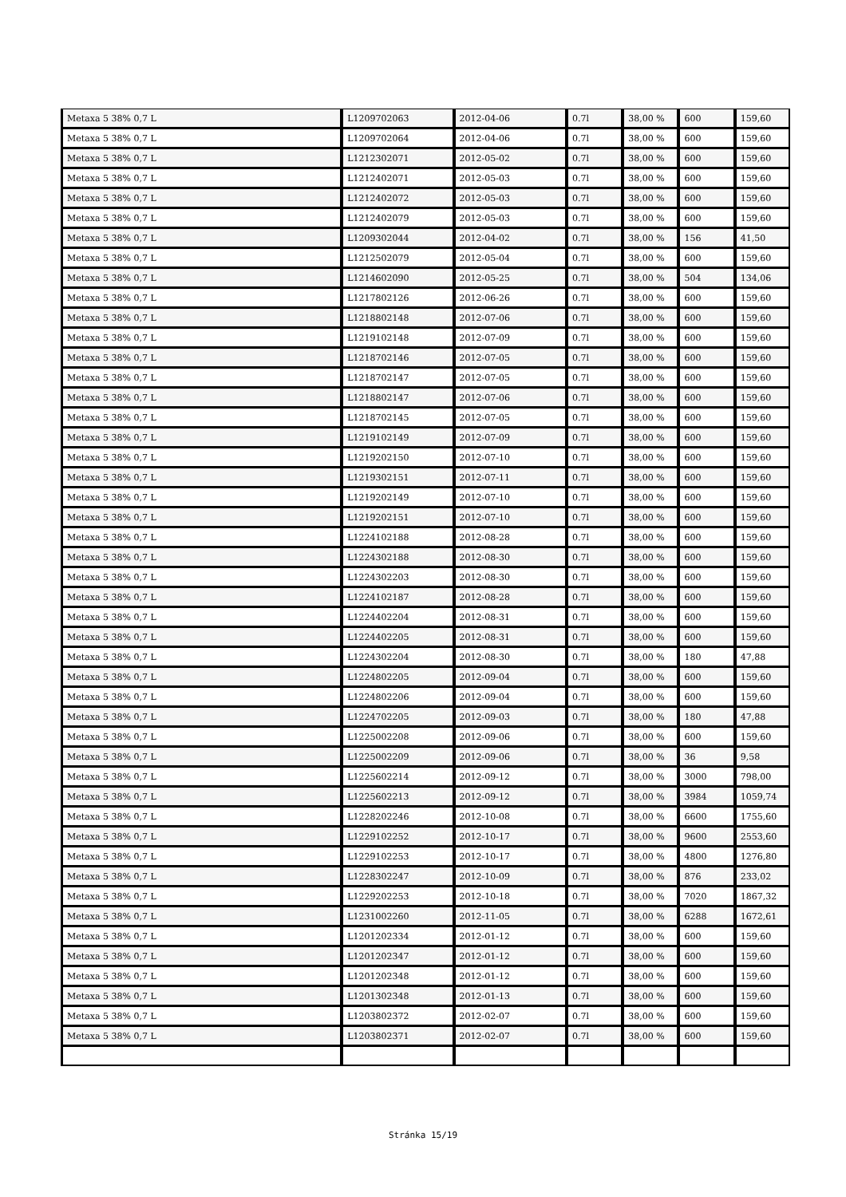| Metaxa 5 38% 0,7 L | L1209702063 | 2012-04-06 | 0.7l | 38,00 % | 600 | 159,60 |
| Metaxa 5 38% 0,7 L | L1209702064 | 2012-04-06 | 0.7l | 38,00 % | 600 | 159,60 |
| Metaxa 5 38% 0,7 L | L1212302071 | 2012-05-02 | 0.7l | 38,00 % | 600 | 159,60 |
| Metaxa 5 38% 0,7 L | L1212402071 | 2012-05-03 | 0.7l | 38,00 % | 600 | 159,60 |
| Metaxa 5 38% 0,7 L | L1212402072 | 2012-05-03 | 0.7l | 38,00 % | 600 | 159,60 |
| Metaxa 5 38% 0,7 L | L1212402079 | 2012-05-03 | 0.7l | 38,00 % | 600 | 159,60 |
| Metaxa 5 38% 0,7 L | L1209302044 | 2012-04-02 | 0.7l | 38,00 % | 156 | 41,50 |
| Metaxa 5 38% 0,7 L | L1212502079 | 2012-05-04 | 0.7l | 38,00 % | 600 | 159,60 |
| Metaxa 5 38% 0,7 L | L1214602090 | 2012-05-25 | 0.7l | 38,00 % | 504 | 134,06 |
| Metaxa 5 38% 0,7 L | L1217802126 | 2012-06-26 | 0.7l | 38,00 % | 600 | 159,60 |
| Metaxa 5 38% 0,7 L | L1218802148 | 2012-07-06 | 0.7l | 38,00 % | 600 | 159,60 |
| Metaxa 5 38% 0,7 L | L1219102148 | 2012-07-09 | 0.7l | 38,00 % | 600 | 159,60 |
| Metaxa 5 38% 0,7 L | L1218702146 | 2012-07-05 | 0.7l | 38,00 % | 600 | 159,60 |
| Metaxa 5 38% 0,7 L | L1218702147 | 2012-07-05 | 0.7l | 38,00 % | 600 | 159,60 |
| Metaxa 5 38% 0,7 L | L1218802147 | 2012-07-06 | 0.7l | 38,00 % | 600 | 159,60 |
| Metaxa 5 38% 0,7 L | L1218702145 | 2012-07-05 | 0.7l | 38,00 % | 600 | 159,60 |
| Metaxa 5 38% 0,7 L | L1219102149 | 2012-07-09 | 0.7l | 38,00 % | 600 | 159,60 |
| Metaxa 5 38% 0,7 L | L1219202150 | 2012-07-10 | 0.7l | 38,00 % | 600 | 159,60 |
| Metaxa 5 38% 0,7 L | L1219302151 | 2012-07-11 | 0.7l | 38,00 % | 600 | 159,60 |
| Metaxa 5 38% 0,7 L | L1219202149 | 2012-07-10 | 0.7l | 38,00 % | 600 | 159,60 |
| Metaxa 5 38% 0,7 L | L1219202151 | 2012-07-10 | 0.7l | 38,00 % | 600 | 159,60 |
| Metaxa 5 38% 0,7 L | L1224102188 | 2012-08-28 | 0.7l | 38,00 % | 600 | 159,60 |
| Metaxa 5 38% 0,7 L | L1224302188 | 2012-08-30 | 0.7l | 38,00 % | 600 | 159,60 |
| Metaxa 5 38% 0,7 L | L1224302203 | 2012-08-30 | 0.7l | 38,00 % | 600 | 159,60 |
| Metaxa 5 38% 0,7 L | L1224102187 | 2012-08-28 | 0.7l | 38,00 % | 600 | 159,60 |
| Metaxa 5 38% 0,7 L | L1224402204 | 2012-08-31 | 0.7l | 38,00 % | 600 | 159,60 |
| Metaxa 5 38% 0,7 L | L1224402205 | 2012-08-31 | 0.7l | 38,00 % | 600 | 159,60 |
| Metaxa 5 38% 0,7 L | L1224302204 | 2012-08-30 | 0.7l | 38,00 % | 180 | 47,88 |
| Metaxa 5 38% 0,7 L | L1224802205 | 2012-09-04 | 0.7l | 38,00 % | 600 | 159,60 |
| Metaxa 5 38% 0,7 L | L1224802206 | 2012-09-04 | 0.7l | 38,00 % | 600 | 159,60 |
| Metaxa 5 38% 0,7 L | L1224702205 | 2012-09-03 | 0.7l | 38,00 % | 180 | 47,88 |
| Metaxa 5 38% 0,7 L | L1225002208 | 2012-09-06 | 0.7l | 38,00 % | 600 | 159,60 |
| Metaxa 5 38% 0,7 L | L1225002209 | 2012-09-06 | 0.7l | 38,00 % | 36 | 9,58 |
| Metaxa 5 38% 0,7 L | L1225602214 | 2012-09-12 | 0.7l | 38,00 % | 3000 | 798,00 |
| Metaxa 5 38% 0,7 L | L1225602213 | 2012-09-12 | 0.7l | 38,00 % | 3984 | 1059,74 |
| Metaxa 5 38% 0,7 L | L1228202246 | 2012-10-08 | 0.7l | 38,00 % | 6600 | 1755,60 |
| Metaxa 5 38% 0,7 L | L1229102252 | 2012-10-17 | 0.7l | 38,00 % | 9600 | 2553,60 |
| Metaxa 5 38% 0,7 L | L1229102253 | 2012-10-17 | 0.7l | 38,00 % | 4800 | 1276,80 |
| Metaxa 5 38% 0,7 L | L1228302247 | 2012-10-09 | 0.7l | 38,00 % | 876 | 233,02 |
| Metaxa 5 38% 0,7 L | L1229202253 | 2012-10-18 | 0.7l | 38,00 % | 7020 | 1867,32 |
| Metaxa 5 38% 0,7 L | L1231002260 | 2012-11-05 | 0.7l | 38,00 % | 6288 | 1672,61 |
| Metaxa 5 38% 0,7 L | L1201202334 | 2012-01-12 | 0.7l | 38,00 % | 600 | 159,60 |
| Metaxa 5 38% 0,7 L | L1201202347 | 2012-01-12 | 0.7l | 38,00 % | 600 | 159,60 |
| Metaxa 5 38% 0,7 L | L1201202348 | 2012-01-12 | 0.7l | 38,00 % | 600 | 159,60 |
| Metaxa 5 38% 0,7 L | L1201302348 | 2012-01-13 | 0.7l | 38,00 % | 600 | 159,60 |
| Metaxa 5 38% 0,7 L | L1203802372 | 2012-02-07 | 0.7l | 38,00 % | 600 | 159,60 |
| Metaxa 5 38% 0,7 L | L1203802371 | 2012-02-07 | 0.7l | 38,00 % | 600 | 159,60 |
Stránka 15/19